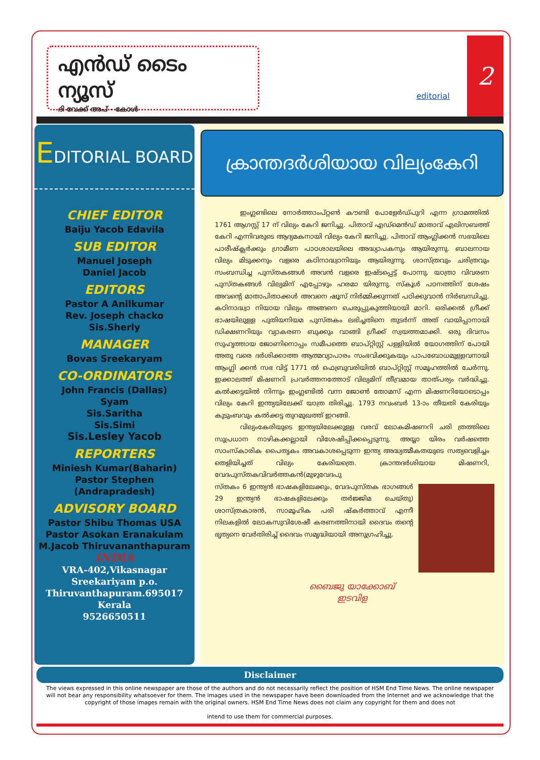എൻഡ് ടൈം ന്യൂസ്
ദി വേക്ക് അപ് - കോൾ
editorial
2
EDITORIAL BOARD
CHIEF EDITOR
Baiju Yacob Edavila
SUB EDITOR
Manuel Joseph
Daniel Jacob
EDITORS
Pastor A Anilkumar
Rev. Joseph chacko
Sis.Sherly
MANAGER
Bovas Sreekaryam
CO-ORDINATORS
John Francis (Dallas)
Syam
Sis.Saritha
Sis.Simi
Sis.Lesley Yacob
REPORTERS
Miniesh Kumar(Baharin)
Pastor Stephen (Andrapradesh)
ADVISORY BOARD
Pastor Shibu Thomas USA
Pastor Asokan Eranakulam
M.Jacob Thiruvananthapuram
INDIA
VRA-402,Vikasnagar
Sreekariyam p.o.
Thiruvanthapuram.695017
Kerala
9526650511
ക്രാന്തദർശിയായ വില്യംകേറി
ഇംഗ്ലണ്ടിലെ നോർത്താംപ്റ്റൺ കൗണ്ടി പോളേർഡ്പുറി എന്ന ഗ്രാമത്തിൽ 1761 ആഗസ്റ്റ് 17 ന് വില്യം കേറി ജനിച്ചു. പിതാവ് എഡ്മെൻഡ് മാതാവ് എലിസബത്ത് കേറി എന്നിവരുടെ ആദ്യമകനായി വില്യം കേറി ജനിച്ചു. പിതാവ് ആംഗ്ലിക്കൻ സഭയിലെ പാരീഷ്ക്ലർക്കും ഗ്രാമീണ പാഠശാലയിലെ അദ്ധ്യാപകനും ആയിരുന്നു. ബാലനായ വില്യം മിടുക്കനും വളരെ കഠിനാദ്ധ്വാനിയും ആയിരുന്നു. ശാസ്ത്രവും ചരിത്രവും സംബന്ധിച്ച പുസ്തകങ്ങൾ അവൻ വളരെ ഇഷ്ടപ്പെട്ട് പോന്നു. യാത്രാ വിവരണ പുസ്തകങ്ങൾ വില്യമിന് എപ്പോഴും ഹരമാ യിരുന്നു. സ്കൂൾ പഠനത്തിന് ശേഷം അവന്റെ മാതാപിതാക്കൾ അവനെ ഷൂസ് നിർമ്മിക്കുന്നത് പഠിക്കുവാൻ നിർബന്ധിച്ചു. കഠിനാദ്ധ്വാ നിയായ വില്യം അങ്ങനെ ചെരുപ്പുകുത്തിയായി മാറി. ഒരിക്കൽ ഗ്രീക്ക് ഭാഷയിലുള്ള പുതിയനിയമ പുസ്തകം ലഭിച്ചതിനെ തുടർന്ന് അത് വായിപ്പാനായി ഡിക്ഷണറിയും വ്യാകരണ ബുക്കും വാങ്ങി ഗ്രീക്ക് സ്വയത്തമാക്കി. ഒരു ദിവസം സുഹൃത്തായ ജോണിനൊപ്പം സമീപത്തെ ബാപ്റ്റിസ്റ്റ് പള്ളിയിൽ യോഗത്തിന് പോയി അതു വരെ ദർശിക്കാത്ത ആത്മവ്യാപാരം സംഭവിക്കുകയും പാപബോധമുള്ളവനായി ആംഗ്ലി ക്കൻ സഭ വിട്ട് 1771 ൽ ഫെബ്രുവരിയിൽ ബാപ്റ്റിസ്റ്റ് സമൂഹത്തിൽ ചേർന്നു. ഇക്കാലത്ത് മിഷണറി പ്രവർത്തനത്തോട് വില്യമിന് തീവ്രമായ താത്പര്യം വർദ്ധിച്ചു. കൽക്കട്ടയിൽ നിന്നും ഇംഗ്ലണ്ടിൽ വന്ന ജോൺ തോമസ് എന്ന മിഷണറിയോടൊപ്പം വില്യം കേറി ഇന്ത്യയിലേക്ക് യാത്ര തിരിച്ചു. 1793 നവംബർ 13-ാം തീയതി കേരിയും കുടുംബവും കൽക്കട്ട തുറമുഖത്ത് ഇറങ്ങി.
വില്യംകേരിയുടെ ഇന്ത്യയിലേക്കുള്ള വരവ് ലോകമിഷണറി ചരി ത്രത്തിലെ സുപ്രധാന നാഴികക്കല്ലായി വിശേഷിപ്പിക്കപ്പെടുന്നു. അയ്യാ യിരം വർഷത്തെ സാംസ്കാരിക പൈതൃകം അവകാശപ്പെടുന്ന ഇന്ത്യ അദ്ധ്യത്മീകതയുടെ സത്യവെളിച്ചം തെളിയിച്ചത് വില്യം കേരിയത്രെ. ക്രാന്തദർശിയായ മിഷണറി, വേദപുസ്തകവിവർത്തകൻ(മുഴുവേദപു
സ്തകം 6 ഇന്ത്യൻ ഭാഷകളിലേക്കും, വേദപുസ്തക ഭാഗങ്ങൾ 29 ഇന്ത്യൻ ഭാഷകളിലേക്കും തർജ്ജിമ ചെയ്തു) ശാസ്ത്രകാരൻ, സാമൂഹിക പരി ഷ്കർത്താവ് എന്നീ നിലകളിൽ ലോകസുവിശേഷീ കരണത്തിനായി ദൈവം തന്റെ ഭൃത്യനെ വേർതിരിച്ച് ദൈവം സമൃദ്ധിയായി അനുഗ്രഹിച്ചു.
ബൈജു യാക്കോബ്
ഇടവിള
Disclaimer
The views expressed in this online newspaper are those of the authors and do not necessarily reflect the position of HSM End Time News. The online newspaper will not bear any responsibility whatsoever for them. The images used in the newspaper have been downloaded from the Internet and we acknowledge that the copyright of those images remain with the original owners. HSM End Time News does not claim any copyright for them and does not
intend to use them for commercial purposes.